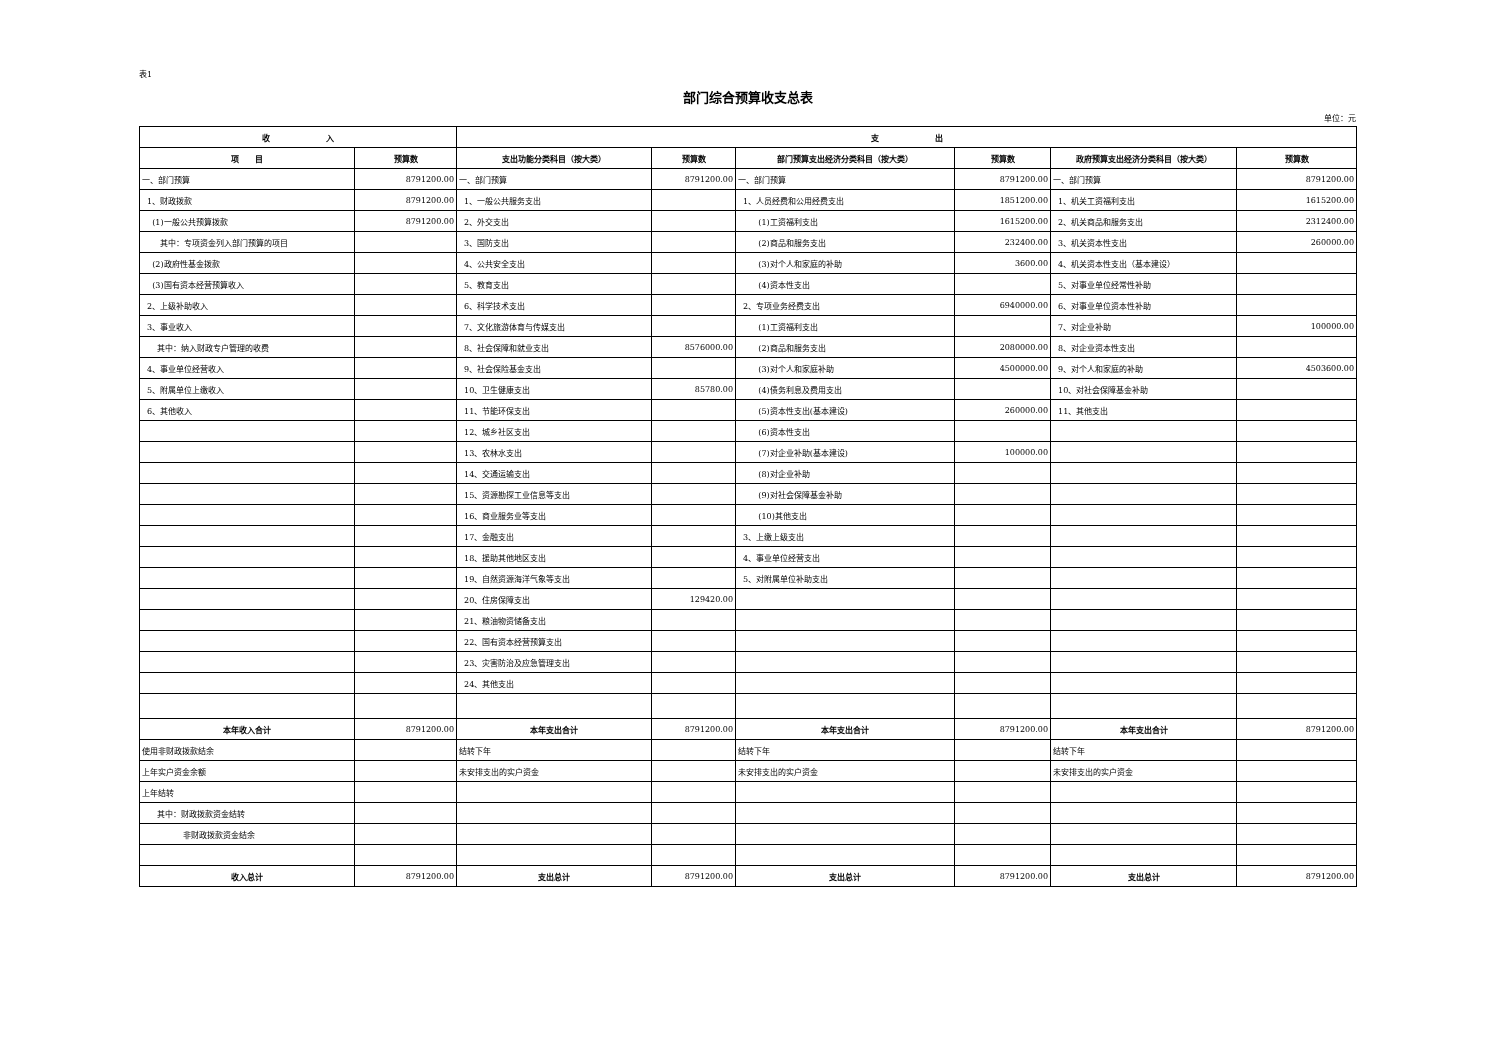表1
部门综合预算收支总表
单位：元
| 收 入 | | 支 出 | | | | | |
| --- | --- | --- | --- | --- | --- | --- | --- |
| 项 目 | 预算数 | 支出功能分类科目（按大类） | 预算数 | 部门预算支出经济分类科目（按大类） | 预算数 | 政府预算支出经济分类科目（按大类） | 预算数 |
| 一、部门预算 | 8791200.00 | 一、部门预算 | 8791200.00 | 一、部门预算 | 8791200.00 | 一、部门预算 | 8791200.00 |
| 1、财政拨款 | 8791200.00 | 1、一般公共服务支出 | | 1、人员经费和公用经费支出 | 1851200.00 | 1、机关工资福利支出 | 1615200.00 |
| (1)一般公共预算拨款 | 8791200.00 | 2、外交支出 | | (1)工资福利支出 | 1615200.00 | 2、机关商品和服务支出 | 2312400.00 |
| 其中：专项资金列入部门预算的项目 | | 3、国防支出 | | (2)商品和服务支出 | 232400.00 | 3、机关资本性支出 | 260000.00 |
| (2)政府性基金拨款 | | 4、公共安全支出 | | (3)对个人和家庭的补助 | 3600.00 | 4、机关资本性支出（基本建设） | |
| (3)国有资本经营预算收入 | | 5、教育支出 | | (4)资本性支出 | | 5、对事业单位经常性补助 | |
| 2、上级补助收入 | | 6、科学技术支出 | | 2、专项业务经费支出 | 6940000.00 | 6、对事业单位资本性补助 | |
| 3、事业收入 | | 7、文化旅游体育与传媒支出 | | (1)工资福利支出 | | 7、对企业补助 | 100000.00 |
| 其中：纳入财政专户管理的收费 | | 8、社会保障和就业支出 | 8576000.00 | (2)商品和服务支出 | 2080000.00 | 8、对企业资本性支出 | |
| 4、事业单位经营收入 | | 9、社会保险基金支出 | | (3)对个人和家庭补助 | 4500000.00 | 9、对个人和家庭的补助 | 4503600.00 |
| 5、附属单位上缴收入 | | 10、卫生健康支出 | 85780.00 | (4)债务利息及费用支出 | | 10、对社会保障基金补助 | |
| 6、其他收入 | | 11、节能环保支出 | | (5)资本性支出(基本建设) | 260000.00 | 11、其他支出 | |
| | | 12、城乡社区支出 | | (6)资本性支出 | | | |
| | | 13、农林水支出 | | (7)对企业补助(基本建设) | 100000.00 | | |
| | | 14、交通运输支出 | | (8)对企业补助 | | | |
| | | 15、资源勘探工业信息等支出 | | (9)对社会保障基金补助 | | | |
| | | 16、商业服务业等支出 | | (10)其他支出 | | | |
| | | 17、金融支出 | | 3、上缴上级支出 | | | |
| | | 18、援助其他地区支出 | | 4、事业单位经营支出 | | | |
| | | 19、自然资源海洋气象等支出 | | 5、对附属单位补助支出 | | | |
| | | 20、住房保障支出 | 129420.00 | | | | |
| | | 21、粮油物资储备支出 | | | | | |
| | | 22、国有资本经营预算支出 | | | | | |
| | | 23、灾害防治及应急管理支出 | | | | | |
| | | 24、其他支出 | | | | | |
| 本年收入合计 | 8791200.00 | 本年支出合计 | 8791200.00 | 本年支出合计 | 8791200.00 | 本年支出合计 | 8791200.00 |
| 使用非财政拨款结余 | | 结转下年 | | 结转下年 | | 结转下年 | |
| 上年实户资金余额 | | 未安排支出的实户资金 | | 未安排支出的实户资金 | | 未安排支出的实户资金 | |
| 上年结转 | | | | | | | |
| 其中：财政拨款资金结转 | | | | | | | |
| 非财政拨款资金结余 | | | | | | | |
| 收入总计 | 8791200.00 | 支出总计 | 8791200.00 | 支出总计 | 8791200.00 | 支出总计 | 8791200.00 |